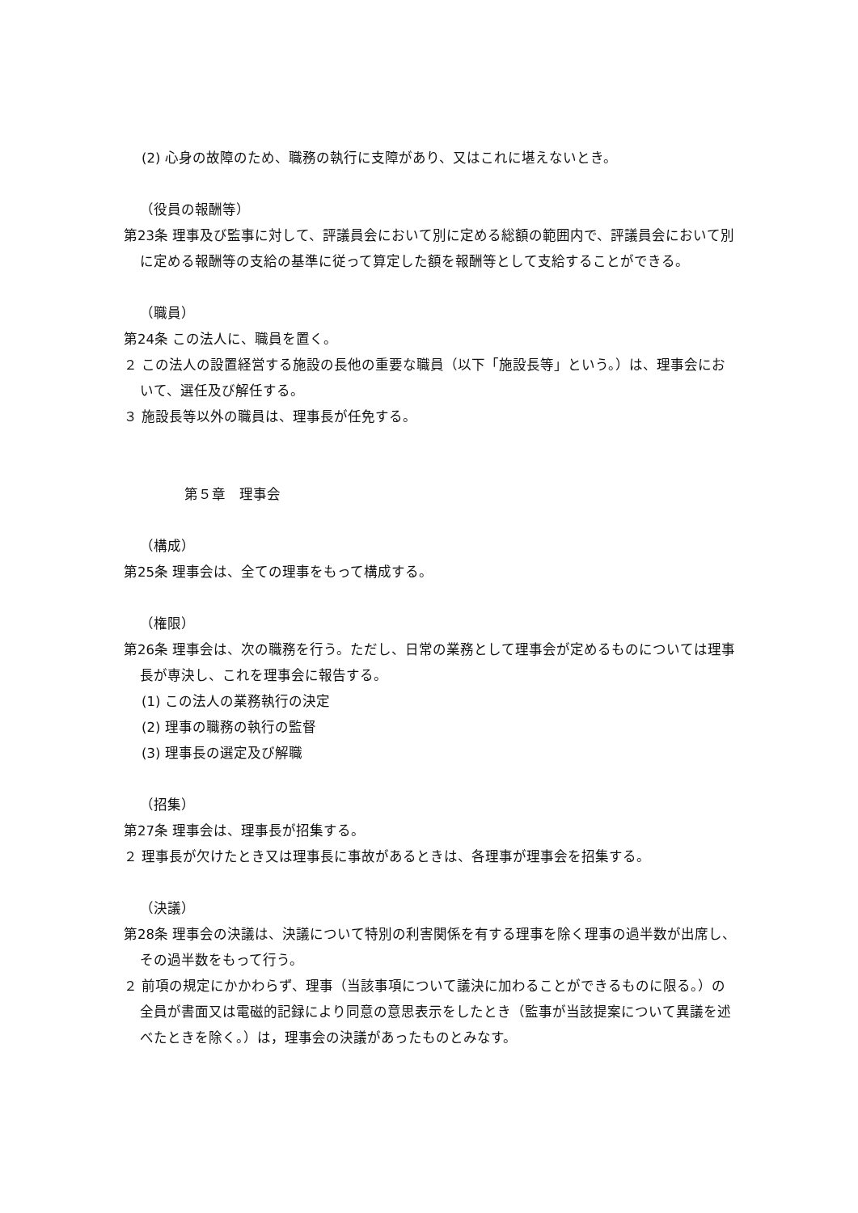(2) 心身の故障のため、職務の執行に支障があり、又はこれに堪えないとき。
（役員の報酬等）
第23条 理事及び監事に対して、評議員会において別に定める総額の範囲内で、評議員会において別に定める報酬等の支給の基準に従って算定した額を報酬等として支給することができる。
（職員）
第24条 この法人に、職員を置く。
２ この法人の設置経営する施設の長他の重要な職員（以下「施設長等」という。）は、理事会において、選任及び解任する。
３ 施設長等以外の職員は、理事長が任免する。
第５章　理事会
（構成）
第25条 理事会は、全ての理事をもって構成する。
（権限）
第26条 理事会は、次の職務を行う。ただし、日常の業務として理事会が定めるものについては理事長が専決し、これを理事会に報告する。
(1) この法人の業務執行の決定
(2) 理事の職務の執行の監督
(3) 理事長の選定及び解職
（招集）
第27条 理事会は、理事長が招集する。
２ 理事長が欠けたとき又は理事長に事故があるときは、各理事が理事会を招集する。
（決議）
第28条 理事会の決議は、決議について特別の利害関係を有する理事を除く理事の過半数が出席し、その過半数をもって行う。
２ 前項の規定にかかわらず、理事（当該事項について議決に加わることができるものに限る。）の全員が書面又は電磁的記録により同意の意思表示をしたとき（監事が当該提案について異議を述べたときを除く。）は，理事会の決議があったものとみなす。